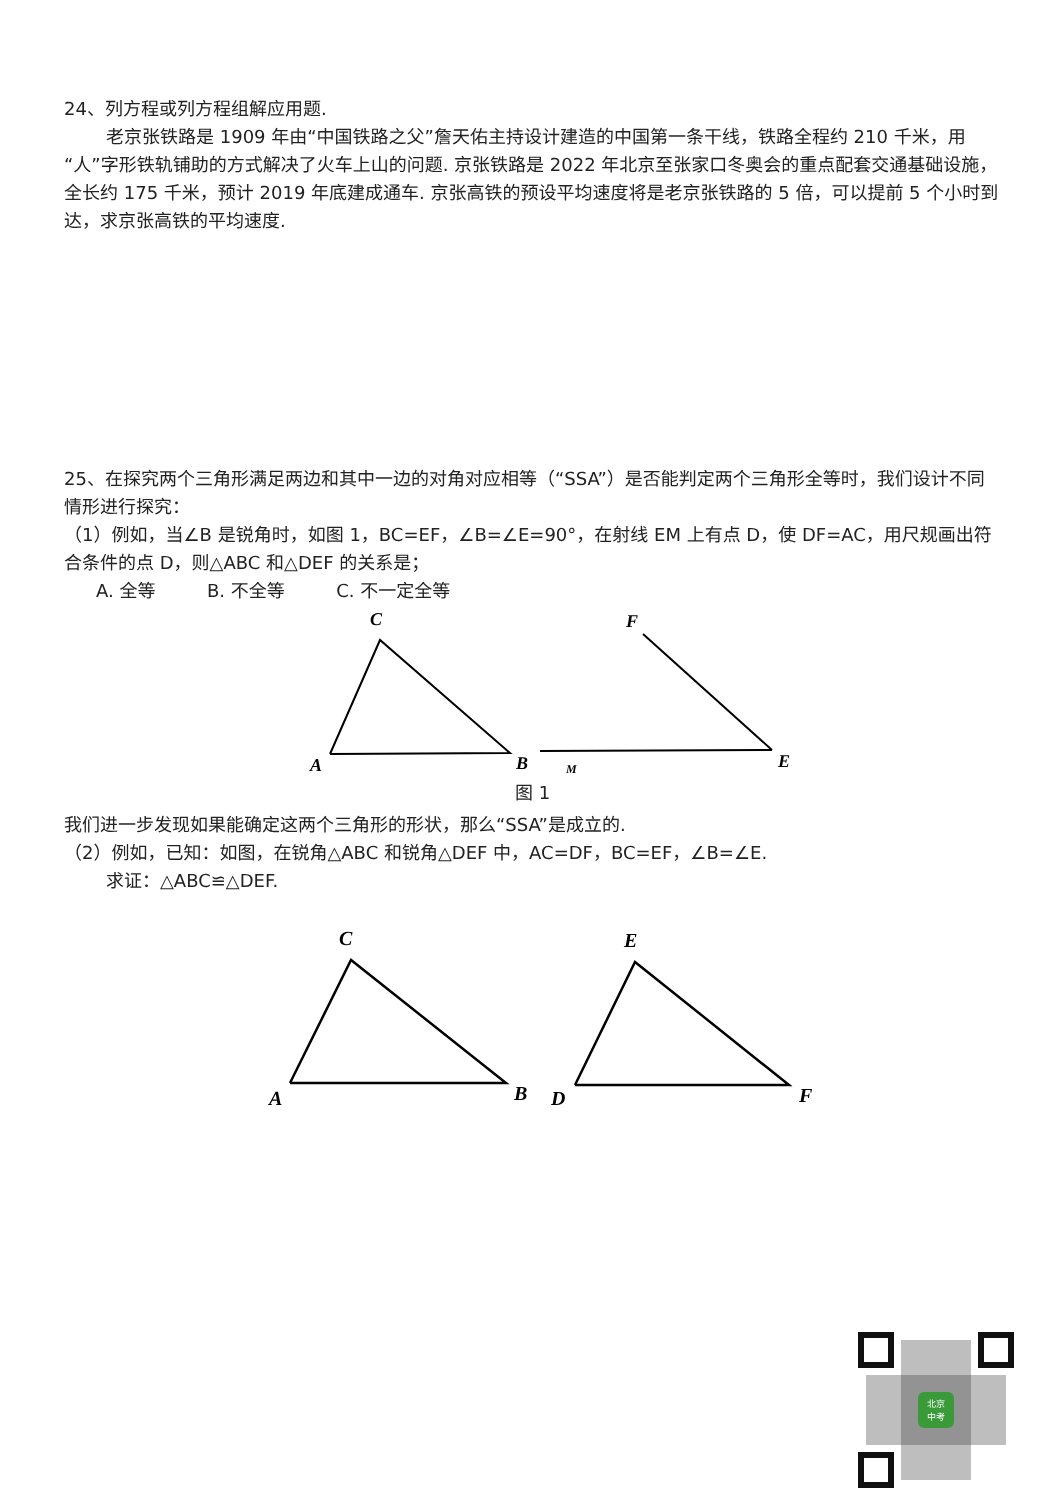24、列方程或列方程组解应用题.
老京张铁路是 1909 年由“中国铁路之父”詹天佑主持设计建造的中国第一条干线，铁路全程约 210 千米，用“人”字形铁轨铺助的方式解决了火车上山的问题. 京张铁路是 2022 年北京至张家口冬奥会的重点配套交通基础设施，全长约 175 千米，预计 2019 年底建成通车. 京张高铁的预设平均速度将是老京张铁路的 5 倍，可以提前 5 个小时到达，求京张高铁的平均速度.
25、在探究两个三角形满足两边和其中一边的对角对应相等（“SSA”）是否能判定两个三角形全等时，我们设计不同情形进行探究：
（1）例如，当∠B 是锐角时，如图 1，BC=EF，∠B=∠E=90°，在射线 EM 上有点 D，使 DF=AC，用尺规画出符合条件的点 D，则△ABC 和△DEF 的关系是；
A. 全等 B. 不全等 C. 不一定全等
C
A
B
F
E
M
图 1
我们进一步发现如果能确定这两个三角形的形状，那么“SSA”是成立的.
（2）例如，已知：如图，在锐角△ABC 和锐角△DEF 中，AC=DF，BC=EF，∠B=∠E.
求证：△ABC≌△DEF.
C
A
B
E
D
F
北京
中考